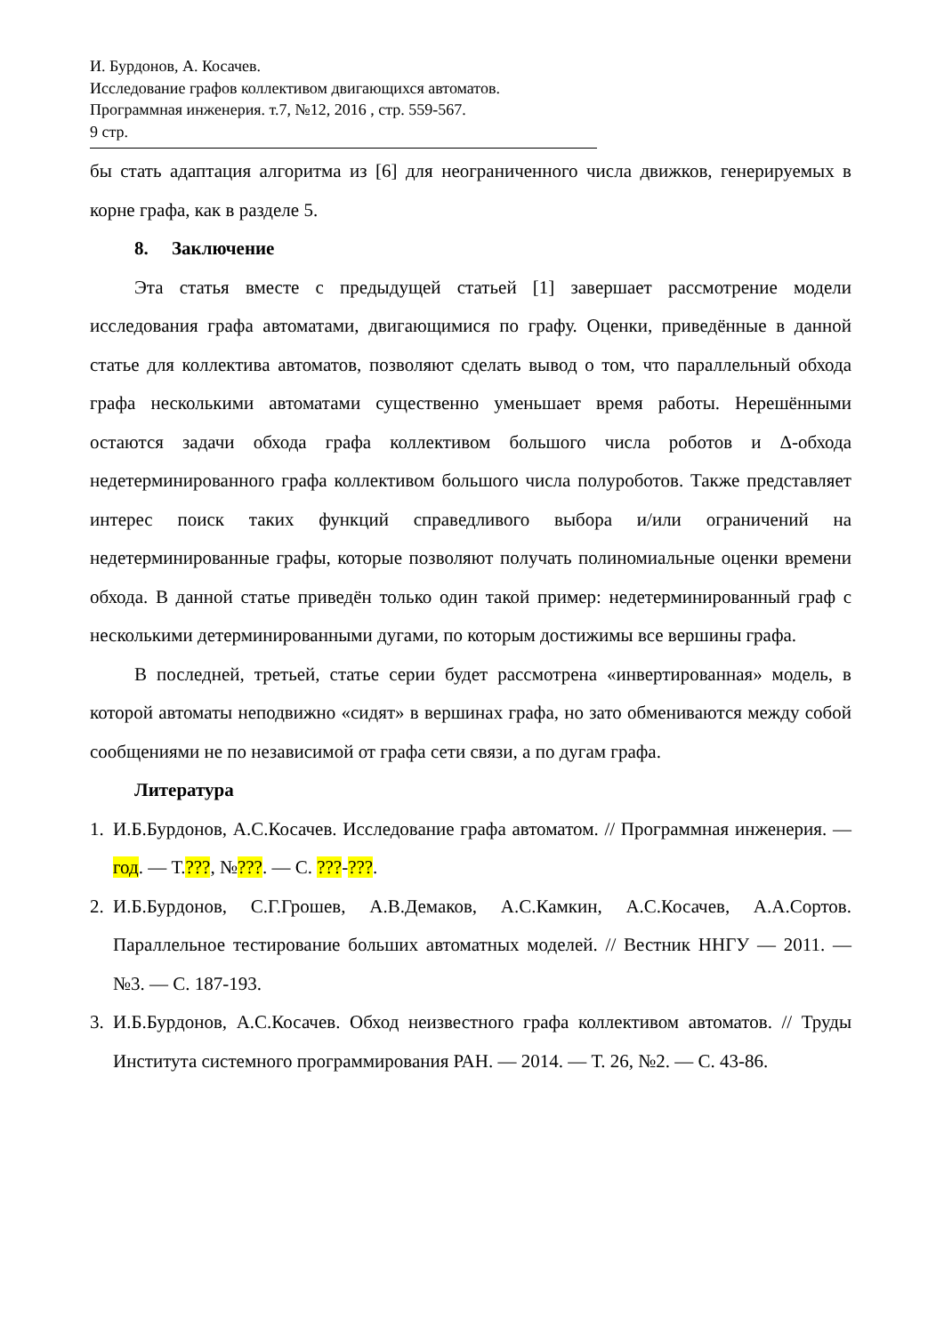И. Бурдонов, А. Косачев.
Исследование графов коллективом двигающихся автоматов.
Программная инженерия. т.7, №12, 2016 , стр. 559-567.
9 стр.
бы стать адаптация алгоритма из [6] для неограниченного числа движков, генерируемых в корне графа, как в разделе 5.
8. Заключение
Эта статья вместе с предыдущей статьей [1] завершает рассмотрение модели исследования графа автоматами, двигающимися по графу. Оценки, приведённые в данной статье для коллектива автоматов, позволяют сделать вывод о том, что параллельный обхода графа несколькими автоматами существенно уменьшает время работы. Нерешёнными остаются задачи обхода графа коллективом большого числа роботов и Δ-обхода недетерминированного графа коллективом большого числа полуроботов. Также представляет интерес поиск таких функций справедливого выбора и/или ограничений на недетерминированные графы, которые позволяют получать полиномиальные оценки времени обхода. В данной статье приведён только один такой пример: недетерминированный граф с несколькими детерминированными дугами, по которым достижимы все вершины графа.
В последней, третьей, статье серии будет рассмотрена «инвертированная» модель, в которой автоматы неподвижно «сидят» в вершинах графа, но зато обмениваются между собой сообщениями не по независимой от графа сети связи, а по дугам графа.
Литература
1. И.Б.Бурдонов, А.С.Косачев. Исследование графа автоматом. // Программная инженерия. — год. — Т.???, №???. — С. ???-???.
2. И.Б.Бурдонов, С.Г.Грошев, А.В.Демаков, А.С.Камкин, А.С.Косачев, А.А.Сортов. Параллельное тестирование больших автоматных моделей. // Вестник ННГУ — 2011. — №3. — С. 187-193.
3. И.Б.Бурдонов, А.С.Косачев. Обход неизвестного графа коллективом автоматов. // Труды Института системного программирования РАН. — 2014. — Т. 26, №2. — С. 43-86.